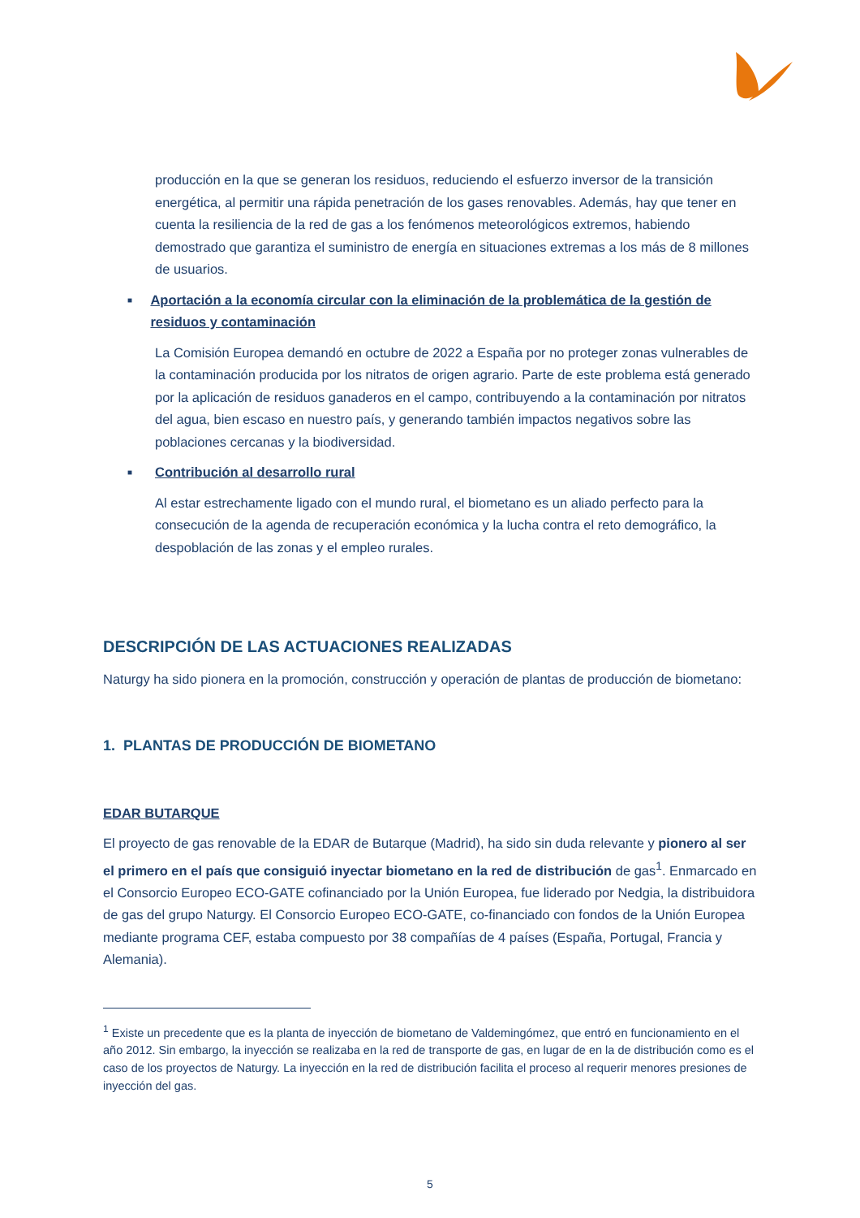producción en la que se generan los residuos, reduciendo el esfuerzo inversor de la transición energética, al permitir una rápida penetración de los gases renovables. Además, hay que tener en cuenta la resiliencia de la red de gas a los fenómenos meteorológicos extremos, habiendo demostrado que garantiza el suministro de energía en situaciones extremas a los más de 8 millones de usuarios.
■ Aportación a la economía circular con la eliminación de la problemática de la gestión de residuos y contaminación
La Comisión Europea demandó en octubre de 2022 a España por no proteger zonas vulnerables de la contaminación producida por los nitratos de origen agrario. Parte de este problema está generado por la aplicación de residuos ganaderos en el campo, contribuyendo a la contaminación por nitratos del agua, bien escaso en nuestro país, y generando también impactos negativos sobre las poblaciones cercanas y la biodiversidad.
■ Contribución al desarrollo rural
Al estar estrechamente ligado con el mundo rural, el biometano es un aliado perfecto para la consecución de la agenda de recuperación económica y la lucha contra el reto demográfico, la despoblación de las zonas y el empleo rurales.
DESCRIPCIÓN DE LAS ACTUACIONES REALIZADAS
Naturgy ha sido pionera en la promoción, construcción y operación de plantas de producción de biometano:
1. PLANTAS DE PRODUCCIÓN DE BIOMETANO
EDAR BUTARQUE
El proyecto de gas renovable de la EDAR de Butarque (Madrid), ha sido sin duda relevante y pionero al ser el primero en el país que consiguió inyectar biometano en la red de distribución de gas<sup>1</sup>. Enmarcado en el Consorcio Europeo ECO-GATE cofinanciado por la Unión Europea, fue liderado por Nedgia, la distribuidora de gas del grupo Naturgy. El Consorcio Europeo ECO-GATE, co-financiado con fondos de la Unión Europea mediante programa CEF, estaba compuesto por 38 compañías de 4 países (España, Portugal, Francia y Alemania).
<sup>1</sup> Existe un precedente que es la planta de inyección de biometano de Valdemingómez, que entró en funcionamiento en el año 2012. Sin embargo, la inyección se realizaba en la red de transporte de gas, en lugar de en la de distribución como es el caso de los proyectos de Naturgy. La inyección en la red de distribución facilita el proceso al requerir menores presiones de inyección del gas.
5